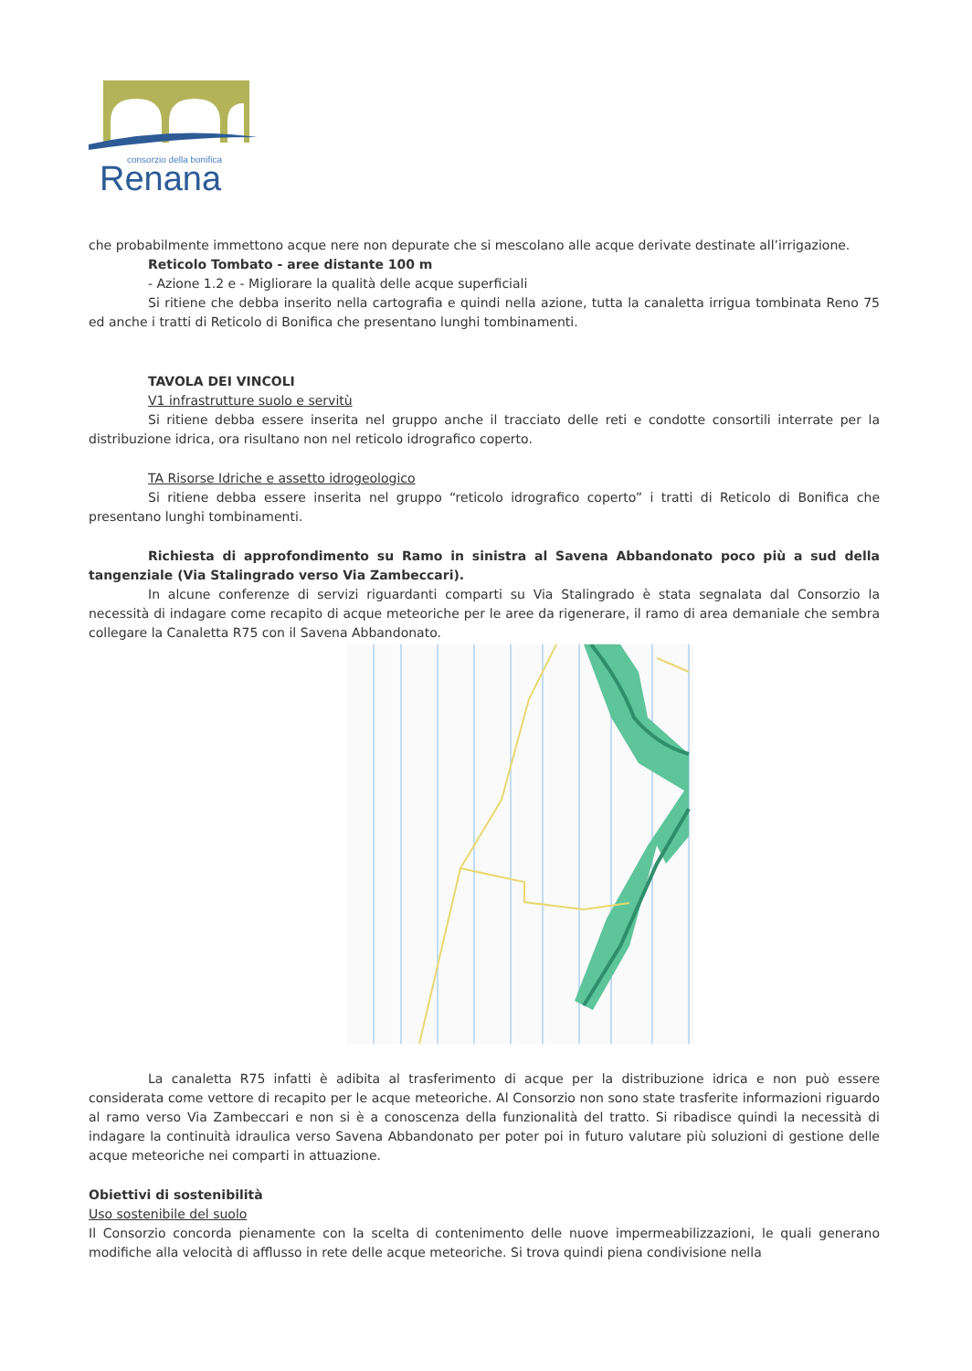consorzio della bonifica
Renana
che probabilmente immettono acque nere non depurate che si mescolano alle acque derivate destinate all’irrigazione.
Reticolo Tombato - aree distante 100 m
- Azione 1.2 e - Migliorare la qualità delle acque superficiali
Si ritiene che debba inserito nella cartografia e quindi nella azione, tutta la canaletta irrigua tombinata Reno 75 ed anche i tratti di Reticolo di Bonifica che presentano lunghi tombinamenti.
TAVOLA DEI VINCOLI
V1 infrastrutture suolo e servitù
Si ritiene debba essere inserita nel gruppo anche il tracciato delle reti e condotte consortili interrate per la distribuzione idrica, ora risultano non nel reticolo idrografico coperto.
TA Risorse Idriche e assetto idrogeologico
Si ritiene debba essere inserita nel gruppo “reticolo idrografico coperto” i tratti di Reticolo di Bonifica che presentano lunghi tombinamenti.
Richiesta di approfondimento su Ramo in sinistra al Savena Abbandonato poco più a sud della tangenziale (Via Stalingrado verso Via Zambeccari).
In alcune conferenze di servizi riguardanti comparti su Via Stalingrado è stata segnalata dal Consorzio la necessità di indagare come recapito di acque meteoriche per le aree da rigenerare, il ramo di area demaniale che sembra collegare la Canaletta R75 con il Savena Abbandonato.
La canaletta R75 infatti è adibita al trasferimento di acque per la distribuzione idrica e non può essere considerata come vettore di recapito per le acque meteoriche. Al Consorzio non sono state trasferite informazioni riguardo al ramo verso Via Zambeccari e non si è a conoscenza della funzionalità del tratto. Si ribadisce quindi la necessità di indagare la continuità idraulica verso Savena Abbandonato per poter poi in futuro valutare più soluzioni di gestione delle acque meteoriche nei comparti in attuazione.
Obiettivi di sostenibilità
Uso sostenibile del suolo
Il Consorzio concorda pienamente con la scelta di contenimento delle nuove impermeabilizzazioni, le quali generano modifiche alla velocità di afflusso in rete delle acque meteoriche. Si trova quindi piena condivisione nella